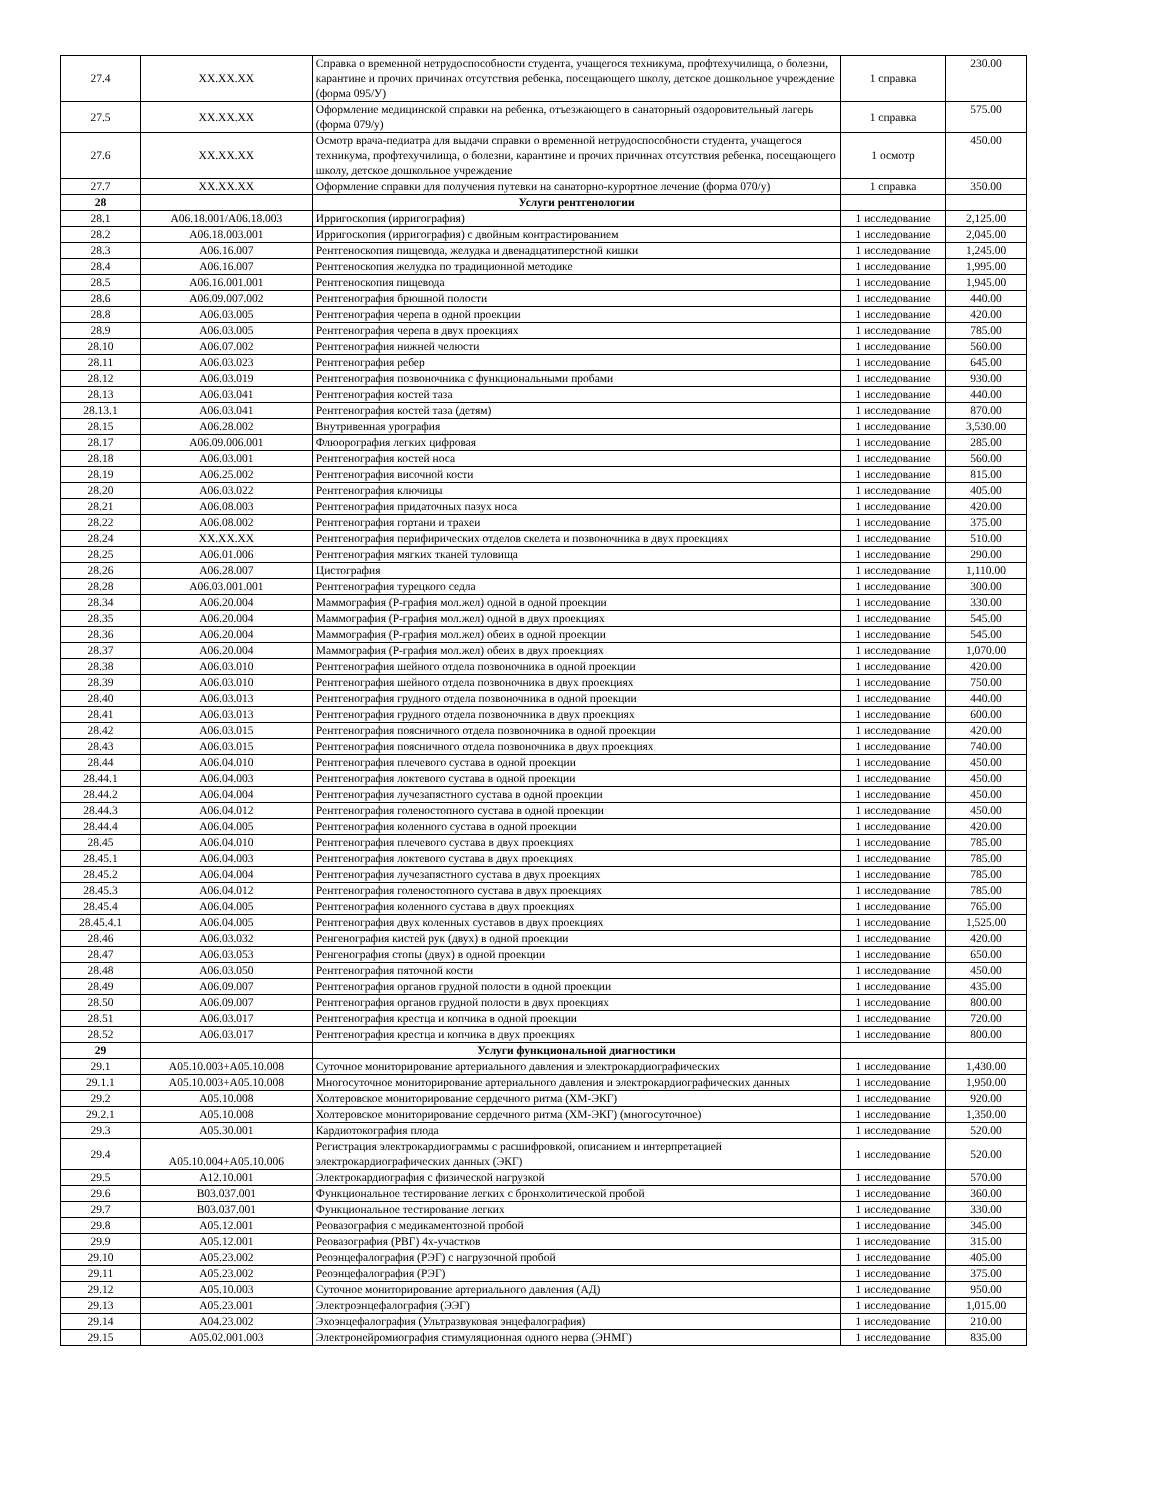| 27.4 | XX.XX.XX | Справка о временной нетрудоспособности студента, учащегося техникума, профтехучилища, о болезни, карантине и прочих причинах отсутствия ребенка, посещающего школу, детское дошкольное учреждение (форма 095/У) | 1 справка | 230.00 |
| 27.5 | XX.XX.XX | Оформление медицинской справки на ребенка, отъезжающего в санаторный оздоровительный лагерь (форма 079/у) | 1 справка | 575.00 |
| 27.6 | XX.XX.XX | Осмотр врача-педиатра для выдачи справки о временной нетрудоспособности студента, учащегося техникума, профтехучилища, о болезни, карантине и прочих причинах отсутствия ребенка, посещающего школу, детское дошкольное учреждение | 1 осмотр | 450.00 |
| 27.7 | XX.XX.XX | Оформление справки для получения путевки на санаторно-курортное лечение (форма 070/у) | 1 справка | 350.00 |
| 28 | | Услуги рентгенологии | | |
| 28.1 | A06.18.001/A06.18.003 | Ирригоскопия (ирригография) | 1 исследование | 2,125.00 |
| 28.2 | A06.18.003.001 | Ирригоскопия (ирригография) с двойным контрастированием | 1 исследование | 2,045.00 |
| 28.3 | A06.16.007 | Рентгеноскопия пищевода, желудка и двенадцатиперстной кишки | 1 исследование | 1,245.00 |
| 28.4 | A06.16.007 | Рентгеноскопия желудка по традиционной методике | 1 исследование | 1,995.00 |
| 28.5 | A06.16.001.001 | Рентгеноскопия пищевода | 1 исследование | 1,945.00 |
| 28.6 | A06.09.007.002 | Рентгенография брюшной полости | 1 исследование | 440.00 |
| 28.8 | A06.03.005 | Рентгенография черепа в одной проекции | 1 исследование | 420.00 |
| 28.9 | A06.03.005 | Рентгенография черепа в двух проекциях | 1 исследование | 785.00 |
| 28.10 | A06.07.002 | Рентгенография нижней челюсти | 1 исследование | 560.00 |
| 28.11 | A06.03.023 | Рентгенография ребер | 1 исследование | 645.00 |
| 28.12 | A06.03.019 | Рентгенография позвоночника с функциональными пробами | 1 исследование | 930.00 |
| 28.13 | A06.03.041 | Рентгенография костей таза | 1 исследование | 440.00 |
| 28.13.1 | A06.03.041 | Рентгенография костей таза (детям) | 1 исследование | 870.00 |
| 28.15 | A06.28.002 | Внутривенная урография | 1 исследование | 3,530.00 |
| 28.17 | A06.09.006.001 | Флюорография легких цифровая | 1 исследование | 285.00 |
| 28.18 | A06.03.001 | Рентгенография костей носа | 1 исследование | 560.00 |
| 28.19 | A06.25.002 | Рентгенография височной кости | 1 исследование | 815.00 |
| 28.20 | A06.03.022 | Рентгенография ключицы | 1 исследование | 405.00 |
| 28.21 | A06.08.003 | Рентгенография придаточных пазух носа | 1 исследование | 420.00 |
| 28.22 | A06.08.002 | Рентгенография гортани и трахеи | 1 исследование | 375.00 |
| 28.24 | XX.XX.XX | Рентгенография перифирических отделов скелета и позвоночника в двух проекциях | 1 исследование | 510.00 |
| 28.25 | A06.01.006 | Рентгенография мягких тканей туловища | 1 исследование | 290.00 |
| 28.26 | A06.28.007 | Цистография | 1 исследование | 1,110.00 |
| 28.28 | A06.03.001.001 | Рентгенография турецкого седла | 1 исследование | 300.00 |
| 28.34 | A06.20.004 | Маммография (Р-графия мол.жел) одной в одной проекции | 1 исследование | 330.00 |
| 28.35 | A06.20.004 | Маммография (Р-графия мол.жел) одной в двух проекциях | 1 исследование | 545.00 |
| 28.36 | A06.20.004 | Маммография (Р-графия мол.жел) обеих в одной проекции | 1 исследование | 545.00 |
| 28.37 | A06.20.004 | Маммография (Р-графия мол.жел) обеих в двух проекциях | 1 исследование | 1,070.00 |
| 28.38 | A06.03.010 | Рентгенография шейного отдела позвоночника в одной проекции | 1 исследование | 420.00 |
| 28.39 | A06.03.010 | Рентгенография шейного отдела позвоночника в двух проекциях | 1 исследование | 750.00 |
| 28.40 | A06.03.013 | Рентгенография грудного отдела позвоночника в одной проекции | 1 исследование | 440.00 |
| 28.41 | A06.03.013 | Рентгенография грудного отдела позвоночника в двух проекциях | 1 исследование | 600.00 |
| 28.42 | A06.03.015 | Рентгенография поясничного отдела позвоночника в одной проекции | 1 исследование | 420.00 |
| 28.43 | A06.03.015 | Рентгенография поясничного отдела позвоночника в двух проекциях | 1 исследование | 740.00 |
| 28.44 | A06.04.010 | Рентгенография плечевого сустава в одной проекции | 1 исследование | 450.00 |
| 28.44.1 | A06.04.003 | Рентгенография локтевого сустава в одной проекции | 1 исследование | 450.00 |
| 28.44.2 | A06.04.004 | Рентгенография лучезапястного сустава в одной проекции | 1 исследование | 450.00 |
| 28.44.3 | A06.04.012 | Рентгенография голеностопного сустава в одной проекции | 1 исследование | 450.00 |
| 28.44.4 | A06.04.005 | Рентгенография коленного сустава в одной проекции | 1 исследование | 420.00 |
| 28.45 | A06.04.010 | Рентгенография плечевого сустава в двух проекциях | 1 исследование | 785.00 |
| 28.45.1 | A06.04.003 | Рентгенография локтевого сустава в двух проекциях | 1 исследование | 785.00 |
| 28.45.2 | A06.04.004 | Рентгенография лучезапястного сустава в двух проекциях | 1 исследование | 785.00 |
| 28.45.3 | A06.04.012 | Рентгенография голеностопного сустава в двух проекциях | 1 исследование | 785.00 |
| 28.45.4 | A06.04.005 | Рентгенография коленного сустава в двух проекциях | 1 исследование | 765.00 |
| 28.45.4.1 | A06.04.005 | Рентгенография двух коленных суставов в двух проекциях | 1 исследование | 1,525.00 |
| 28.46 | A06.03.032 | Ренгенография кистей рук (двух) в одной проекции | 1 исследование | 420.00 |
| 28.47 | A06.03.053 | Ренгенография стопы (двух) в одной проекции | 1 исследование | 650.00 |
| 28.48 | A06.03.050 | Рентгенография пяточной кости | 1 исследование | 450.00 |
| 28.49 | A06.09.007 | Рентгенография органов грудной полости в одной проекции | 1 исследование | 435.00 |
| 28.50 | A06.09.007 | Рентгенография органов грудной полости в двух проекциях | 1 исследование | 800.00 |
| 28.51 | A06.03.017 | Рентгенография крестца и копчика в одной проекции | 1 исследование | 720.00 |
| 28.52 | A06.03.017 | Рентгенография крестца и копчика в двух проекциях | 1 исследование | 800.00 |
| 29 | | Услуги функциональной диагностики | | |
| 29.1 | A05.10.003+A05.10.008 | Суточное мониторирование артериального давления и электрокардиографических | 1 исследование | 1,430.00 |
| 29.1.1 | A05.10.003+A05.10.008 | Многосуточное мониторирование артериального давления и электрокардиографических данных | 1 исследование | 1,950.00 |
| 29.2 | A05.10.008 | Холтеровское мониторирование сердечного ритма (ХМ-ЭКГ) | 1 исследование | 920.00 |
| 29.2.1 | A05.10.008 | Холтеровское мониторирование сердечного ритма (ХМ-ЭКГ) (многосуточное) | 1 исследование | 1,350.00 |
| 29.3 | A05.30.001 | Кардиотокография плода | 1 исследование | 520.00 |
| 29.4 | A05.10.004+A05.10.006 | Регистрация электрокардиограммы с расшифровкой, описанием и интерпретацией электрокардиографических данных (ЭКГ) | 1 исследование | 520.00 |
| 29.5 | A12.10.001 | Электрокардиография с физической нагрузкой | 1 исследование | 570.00 |
| 29.6 | B03.037.001 | Функциональное тестирование легких с бронхолитической пробой | 1 исследование | 360.00 |
| 29.7 | B03.037.001 | Функциональное тестирование легких | 1 исследование | 330.00 |
| 29.8 | A05.12.001 | Реовазография с медикаментозной пробой | 1 исследование | 345.00 |
| 29.9 | A05.12.001 | Реовазография (РВГ) 4х-участков | 1 исследование | 315.00 |
| 29.10 | A05.23.002 | Реоэнцефалография (РЭГ) с нагрузочной пробой | 1 исследование | 405.00 |
| 29.11 | A05.23.002 | Реоэнцефалография (РЭГ) | 1 исследование | 375.00 |
| 29.12 | A05.10.003 | Суточное мониторирование артериального давления (АД) | 1 исследование | 950.00 |
| 29.13 | A05.23.001 | Электроэнцефалография (ЭЭГ) | 1 исследование | 1,015.00 |
| 29.14 | A04.23.002 | Эхоэнцефалография (Ультразвуковая энцефалография) | 1 исследование | 210.00 |
| 29.15 | A05.02.001.003 | Электронейромиография стимуляционная одного нерва (ЭНМГ) | 1 исследование | 835.00 |